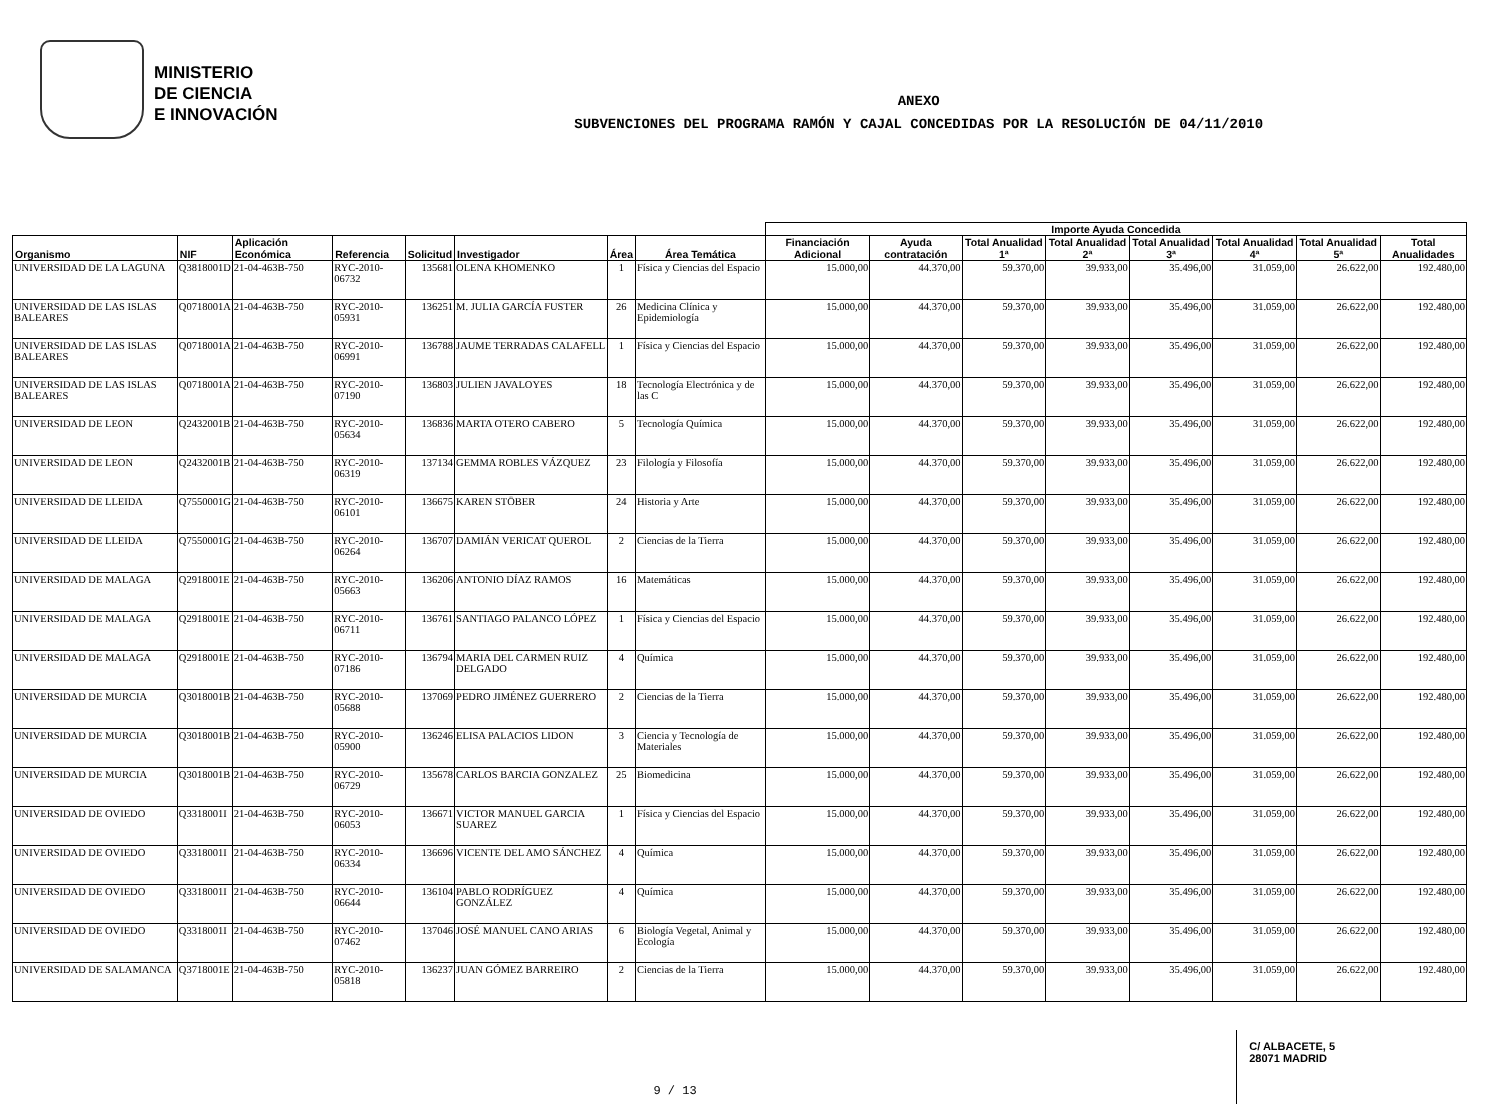MINISTERIO
DE CIENCIA
E INNOVACIÓN
ANEXO
SUBVENCIONES DEL PROGRAMA RAMÓN Y CAJAL CONCEDIDAS POR LA RESOLUCIÓN DE 04/11/2010
| | | | | | | | | Importe Ayuda Concedida | | | | | | | |
| --- | --- | --- | --- | --- | --- | --- | --- | --- | --- | --- | --- | --- | --- | --- | --- |
| Organismo | NIF | Aplicación Económica | Referencia | Solicitud | Investigador | Área | Área Temática | Financiación Adicional | Ayuda contratación | Total Anualidad 1ª | Total Anualidad 2ª | Total Anualidad 3ª | Total Anualidad 4ª | Total Anualidad 5ª | Total Anualidades |
| UNIVERSIDAD DE LA LAGUNA | Q3818001D | 21-04-463B-750 | RYC-2010-06732 | 135681 | OLENA KHOMENKO | 1 | Física y Ciencias del Espacio | 15.000,00 | 44.370,00 | 59.370,00 | 39.933,00 | 35.496,00 | 31.059,00 | 26.622,00 | 192.480,00 |
| UNIVERSIDAD DE LAS ISLAS BALEARES | Q0718001A | 21-04-463B-750 | RYC-2010-05931 | 136251 | M. JULIA GARCÍA FUSTER | 26 | Medicina Clínica y Epidemiología | 15.000,00 | 44.370,00 | 59.370,00 | 39.933,00 | 35.496,00 | 31.059,00 | 26.622,00 | 192.480,00 |
| UNIVERSIDAD DE LAS ISLAS BALEARES | Q0718001A | 21-04-463B-750 | RYC-2010-06991 | 136788 | JAUME TERRADAS CALAFELL | 1 | Física y Ciencias del Espacio | 15.000,00 | 44.370,00 | 59.370,00 | 39.933,00 | 35.496,00 | 31.059,00 | 26.622,00 | 192.480,00 |
| UNIVERSIDAD DE LAS ISLAS BALEARES | Q0718001A | 21-04-463B-750 | RYC-2010-07190 | 136803 | JULIEN JAVALOYES | 18 | Tecnología Electrónica y de las C | 15.000,00 | 44.370,00 | 59.370,00 | 39.933,00 | 35.496,00 | 31.059,00 | 26.622,00 | 192.480,00 |
| UNIVERSIDAD DE LEON | Q2432001B | 21-04-463B-750 | RYC-2010-05634 | 136836 | MARTA OTERO CABERO | 5 | Tecnología Química | 15.000,00 | 44.370,00 | 59.370,00 | 39.933,00 | 35.496,00 | 31.059,00 | 26.622,00 | 192.480,00 |
| UNIVERSIDAD DE LEON | Q2432001B | 21-04-463B-750 | RYC-2010-06319 | 137134 | GEMMA ROBLES VÁZQUEZ | 23 | Filología y Filosofía | 15.000,00 | 44.370,00 | 59.370,00 | 39.933,00 | 35.496,00 | 31.059,00 | 26.622,00 | 192.480,00 |
| UNIVERSIDAD DE LLEIDA | Q7550001G | 21-04-463B-750 | RYC-2010-06101 | 136675 | KAREN STÖBER | 24 | Historia y Arte | 15.000,00 | 44.370,00 | 59.370,00 | 39.933,00 | 35.496,00 | 31.059,00 | 26.622,00 | 192.480,00 |
| UNIVERSIDAD DE LLEIDA | Q7550001G | 21-04-463B-750 | RYC-2010-06264 | 136707 | DAMIÁN VERICAT QUEROL | 2 | Ciencias de la Tierra | 15.000,00 | 44.370,00 | 59.370,00 | 39.933,00 | 35.496,00 | 31.059,00 | 26.622,00 | 192.480,00 |
| UNIVERSIDAD DE MALAGA | Q2918001E | 21-04-463B-750 | RYC-2010-05663 | 136206 | ANTONIO DÍAZ RAMOS | 16 | Matemáticas | 15.000,00 | 44.370,00 | 59.370,00 | 39.933,00 | 35.496,00 | 31.059,00 | 26.622,00 | 192.480,00 |
| UNIVERSIDAD DE MALAGA | Q2918001E | 21-04-463B-750 | RYC-2010-06711 | 136761 | SANTIAGO PALANCO LÓPEZ | 1 | Física y Ciencias del Espacio | 15.000,00 | 44.370,00 | 59.370,00 | 39.933,00 | 35.496,00 | 31.059,00 | 26.622,00 | 192.480,00 |
| UNIVERSIDAD DE MALAGA | Q2918001E | 21-04-463B-750 | RYC-2010-07186 | 136794 | MARIA DEL CARMEN RUIZ DELGADO | 4 | Química | 15.000,00 | 44.370,00 | 59.370,00 | 39.933,00 | 35.496,00 | 31.059,00 | 26.622,00 | 192.480,00 |
| UNIVERSIDAD DE MURCIA | Q3018001B | 21-04-463B-750 | RYC-2010-05688 | 137069 | PEDRO JIMÉNEZ GUERRERO | 2 | Ciencias de la Tierra | 15.000,00 | 44.370,00 | 59.370,00 | 39.933,00 | 35.496,00 | 31.059,00 | 26.622,00 | 192.480,00 |
| UNIVERSIDAD DE MURCIA | Q3018001B | 21-04-463B-750 | RYC-2010-05900 | 136246 | ELISA PALACIOS LIDON | 3 | Ciencia y Tecnología de Materiales | 15.000,00 | 44.370,00 | 59.370,00 | 39.933,00 | 35.496,00 | 31.059,00 | 26.622,00 | 192.480,00 |
| UNIVERSIDAD DE MURCIA | Q3018001B | 21-04-463B-750 | RYC-2010-06729 | 135678 | CARLOS BARCIA GONZALEZ | 25 | Biomedicina | 15.000,00 | 44.370,00 | 59.370,00 | 39.933,00 | 35.496,00 | 31.059,00 | 26.622,00 | 192.480,00 |
| UNIVERSIDAD DE OVIEDO | Q3318001I | 21-04-463B-750 | RYC-2010-06053 | 136671 | VICTOR MANUEL GARCIA SUAREZ | 1 | Física y Ciencias del Espacio | 15.000,00 | 44.370,00 | 59.370,00 | 39.933,00 | 35.496,00 | 31.059,00 | 26.622,00 | 192.480,00 |
| UNIVERSIDAD DE OVIEDO | Q3318001I | 21-04-463B-750 | RYC-2010-06334 | 136696 | VICENTE DEL AMO SÁNCHEZ | 4 | Química | 15.000,00 | 44.370,00 | 59.370,00 | 39.933,00 | 35.496,00 | 31.059,00 | 26.622,00 | 192.480,00 |
| UNIVERSIDAD DE OVIEDO | Q3318001I | 21-04-463B-750 | RYC-2010-06644 | 136104 | PABLO RODRÍGUEZ GONZÁLEZ | 4 | Química | 15.000,00 | 44.370,00 | 59.370,00 | 39.933,00 | 35.496,00 | 31.059,00 | 26.622,00 | 192.480,00 |
| UNIVERSIDAD DE OVIEDO | Q3318001I | 21-04-463B-750 | RYC-2010-07462 | 137046 | JOSÉ MANUEL CANO ARIAS | 6 | Biología Vegetal, Animal y Ecología | 15.000,00 | 44.370,00 | 59.370,00 | 39.933,00 | 35.496,00 | 31.059,00 | 26.622,00 | 192.480,00 |
| UNIVERSIDAD DE SALAMANCA | Q3718001E | 21-04-463B-750 | RYC-2010-05818 | 136237 | JUAN GÓMEZ BARREIRO | 2 | Ciencias de la Tierra | 15.000,00 | 44.370,00 | 59.370,00 | 39.933,00 | 35.496,00 | 31.059,00 | 26.622,00 | 192.480,00 |
C/ ALBACETE, 5
28071 MADRID
9 / 13